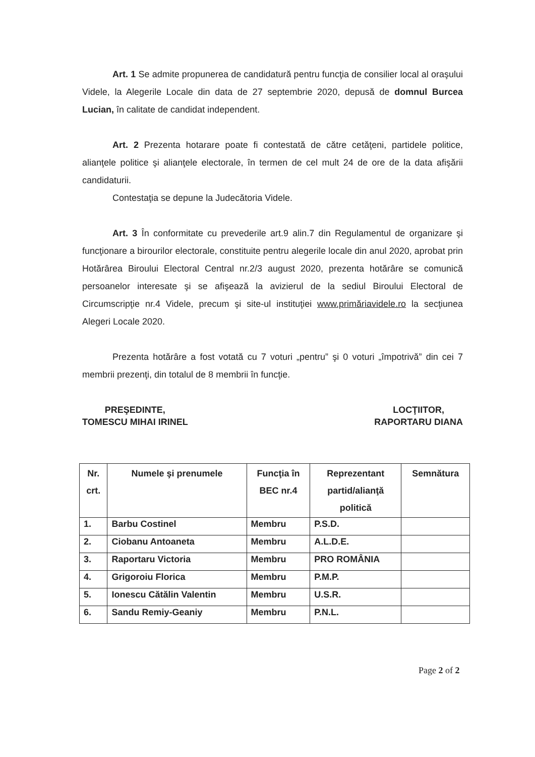Art. 1 Se admite propunerea de candidatură pentru funcţia de consilier local al oraşului Videle, la Alegerile Locale din data de 27 septembrie 2020, depusă de domnul Burcea Lucian, în calitate de candidat independent.
Art. 2 Prezenta hotarare poate fi contestată de către cetăţeni, partidele politice, alianţele politice şi alianţele electorale, în termen de cel mult 24 de ore de la data afişării candidaturii.
Contestaţia se depune la Judecătoria Videle.
Art. 3 În conformitate cu prevederile art.9 alin.7 din Regulamentul de organizare şi funcţionare a birourilor electorale, constituite pentru alegerile locale din anul 2020, aprobat prin Hotărârea Biroului Electoral Central nr.2/3 august 2020, prezenta hotărâre se comunică persoanelor interesate şi se afişează la avizierul de la sediul Biroului Electoral de Circumscripţie nr.4 Videle, precum şi site-ul instituţiei www.primăriavidele.ro la secţiunea Alegeri Locale 2020.
Prezenta hotărâre a fost votată cu 7 voturi „pentru” şi 0 voturi „împotrivă” din cei 7 membrii prezenţi, din totalul de 8 membrii în funcţie.
PREŞEDINTE,
TOMESCU MIHAI IRINEL
LOCŢIITOR,
RAPORTARU DIANA
| Nr. crt. | Numele şi prenumele | Funcţia în BEC nr.4 | Reprezentant partid/alianţă politică | Semnătura |
| --- | --- | --- | --- | --- |
| 1. | Barbu Costinel | Membru | P.S.D. | |
| 2. | Ciobanu Antoaneta | Membru | A.L.D.E. | |
| 3. | Raportaru Victoria | Membru | PRO ROMÂNIA | |
| 4. | Grigoroiu Florica | Membru | P.M.P. | |
| 5. | Ionescu Cătălin Valentin | Membru | U.S.R. | |
| 6. | Sandu Remiy-Geaniy | Membru | P.N.L. | |
Page 2 of 2